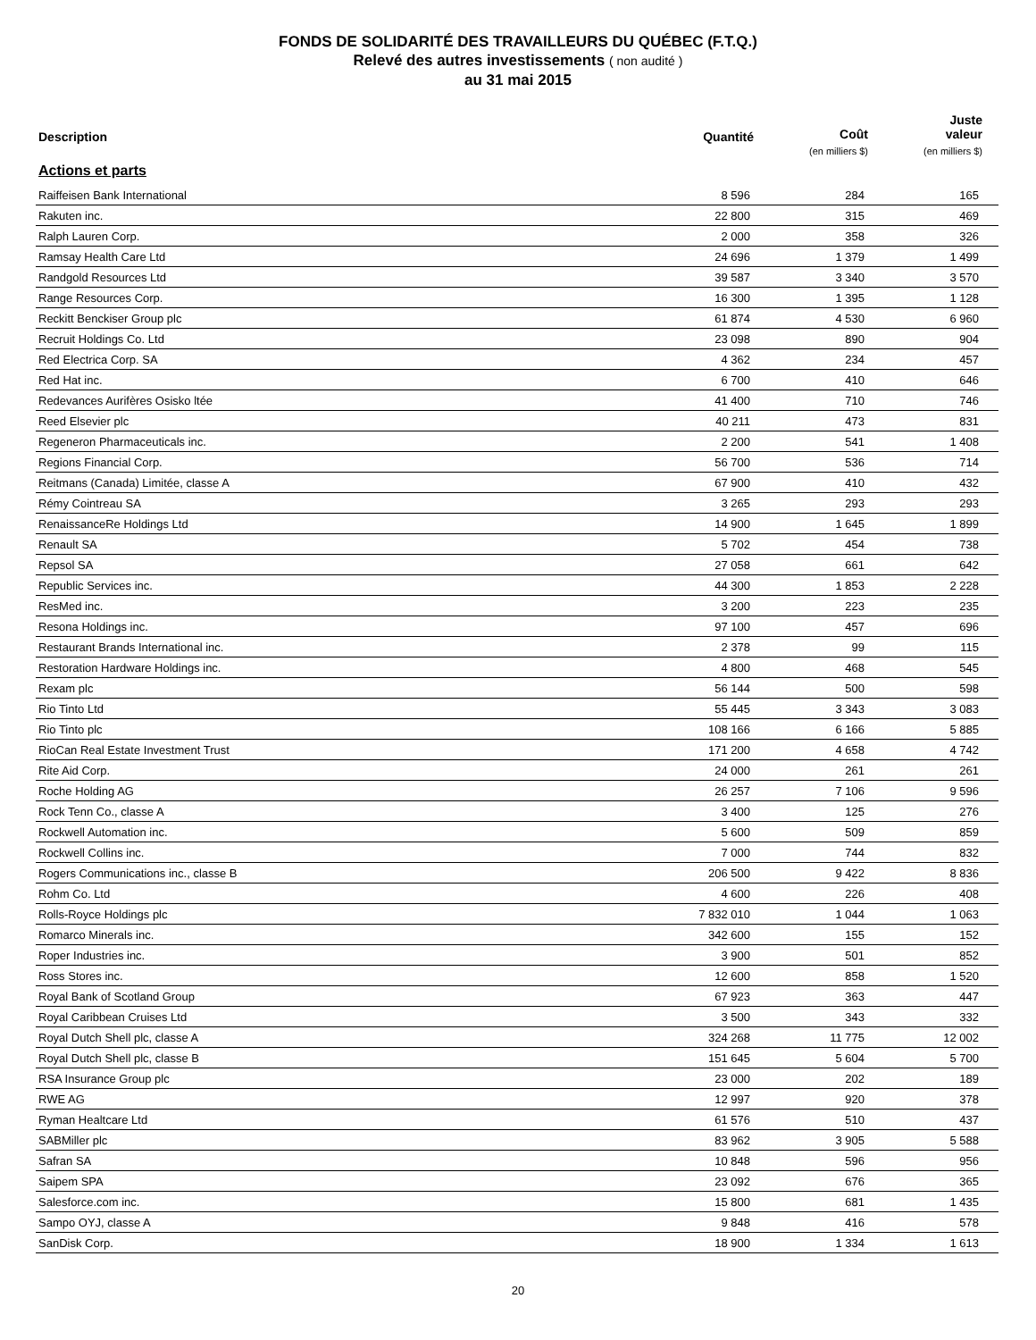FONDS DE SOLIDARITÉ DES TRAVAILLEURS DU QUÉBEC (F.T.Q.)
Relevé des autres investissements ( non audité )
au 31 mai 2015
| Description | Quantité | Coût (en milliers $) | Juste valeur (en milliers $) |
| --- | --- | --- | --- |
| Actions et parts | | | |
| Raiffeisen Bank International | 8 596 | 284 | 165 |
| Rakuten inc. | 22 800 | 315 | 469 |
| Ralph Lauren Corp. | 2 000 | 358 | 326 |
| Ramsay Health Care Ltd | 24 696 | 1 379 | 1 499 |
| Randgold Resources Ltd | 39 587 | 3 340 | 3 570 |
| Range Resources Corp. | 16 300 | 1 395 | 1 128 |
| Reckitt Benckiser Group plc | 61 874 | 4 530 | 6 960 |
| Recruit Holdings Co. Ltd | 23 098 | 890 | 904 |
| Red Electrica Corp. SA | 4 362 | 234 | 457 |
| Red Hat inc. | 6 700 | 410 | 646 |
| Redevances Aurifères Osisko ltée | 41 400 | 710 | 746 |
| Reed Elsevier plc | 40 211 | 473 | 831 |
| Regeneron Pharmaceuticals inc. | 2 200 | 541 | 1 408 |
| Regions Financial Corp. | 56 700 | 536 | 714 |
| Reitmans (Canada) Limitée, classe A | 67 900 | 410 | 432 |
| Rémy Cointreau SA | 3 265 | 293 | 293 |
| RenaissanceRe Holdings Ltd | 14 900 | 1 645 | 1 899 |
| Renault SA | 5 702 | 454 | 738 |
| Repsol SA | 27 058 | 661 | 642 |
| Republic Services inc. | 44 300 | 1 853 | 2 228 |
| ResMed inc. | 3 200 | 223 | 235 |
| Resona Holdings inc. | 97 100 | 457 | 696 |
| Restaurant Brands International inc. | 2 378 | 99 | 115 |
| Restoration Hardware Holdings inc. | 4 800 | 468 | 545 |
| Rexam plc | 56 144 | 500 | 598 |
| Rio Tinto Ltd | 55 445 | 3 343 | 3 083 |
| Rio Tinto plc | 108 166 | 6 166 | 5 885 |
| RioCan Real Estate Investment Trust | 171 200 | 4 658 | 4 742 |
| Rite Aid Corp. | 24 000 | 261 | 261 |
| Roche Holding AG | 26 257 | 7 106 | 9 596 |
| Rock Tenn Co., classe A | 3 400 | 125 | 276 |
| Rockwell Automation inc. | 5 600 | 509 | 859 |
| Rockwell Collins inc. | 7 000 | 744 | 832 |
| Rogers Communications inc., classe B | 206 500 | 9 422 | 8 836 |
| Rohm Co. Ltd | 4 600 | 226 | 408 |
| Rolls-Royce Holdings plc | 7 832 010 | 1 044 | 1 063 |
| Romarco Minerals inc. | 342 600 | 155 | 152 |
| Roper Industries inc. | 3 900 | 501 | 852 |
| Ross Stores inc. | 12 600 | 858 | 1 520 |
| Royal Bank of Scotland Group | 67 923 | 363 | 447 |
| Royal Caribbean Cruises Ltd | 3 500 | 343 | 332 |
| Royal Dutch Shell plc, classe A | 324 268 | 11 775 | 12 002 |
| Royal Dutch Shell plc, classe B | 151 645 | 5 604 | 5 700 |
| RSA Insurance Group plc | 23 000 | 202 | 189 |
| RWE AG | 12 997 | 920 | 378 |
| Ryman Healtcare Ltd | 61 576 | 510 | 437 |
| SABMiller plc | 83 962 | 3 905 | 5 588 |
| Safran SA | 10 848 | 596 | 956 |
| Saipem SPA | 23 092 | 676 | 365 |
| Salesforce.com inc. | 15 800 | 681 | 1 435 |
| Sampo OYJ, classe A | 9 848 | 416 | 578 |
| SanDisk Corp. | 18 900 | 1 334 | 1 613 |
20